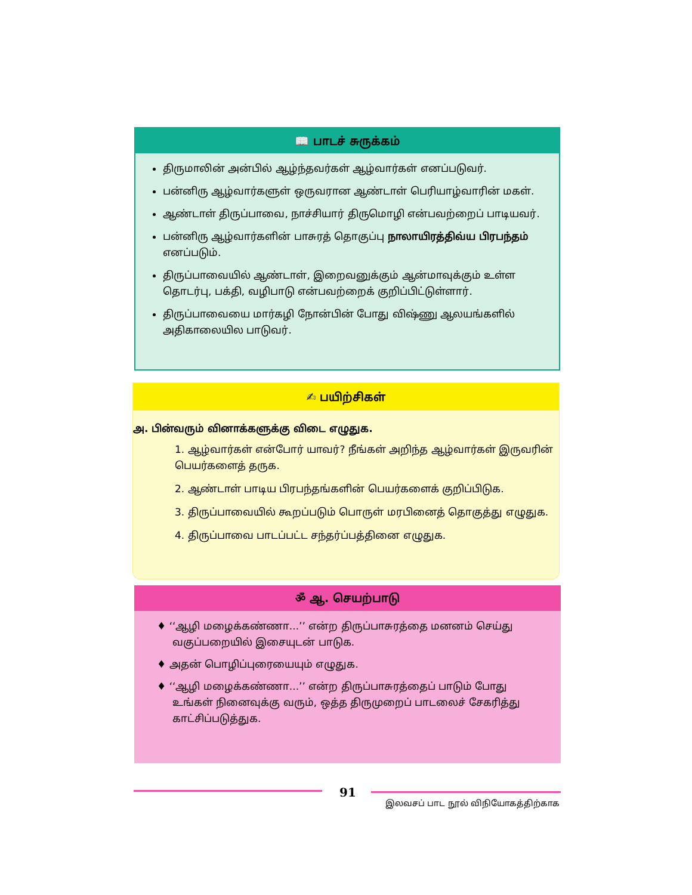📖 பாடச் சுருக்கம்
திருமாலின் அன்பில் ஆழ்ந்தவர்கள் ஆழ்வார்கள் எனப்படுவர்.
பன்னிரு ஆழ்வார்களுள் ஒருவரான ஆண்டாள் பெரியாழ்வாரின் மகள்.
ஆண்டாள் திருப்பாவை, நாச்சியார் திருமொழி என்பவற்றைப் பாடியவர்.
பன்னிரு ஆழ்வார்களின் பாசுரத் தொகுப்பு நாலாயிரத்திவ்ய பிரபந்தம் எனப்படும்.
திருப்பாவையில் ஆண்டாள், இறைவனுக்கும் ஆன்மாவுக்கும் உள்ள தொடர்பு, பக்தி, வழிபாடு என்பவற்றைக் குறிப்பிட்டுள்ளார்.
திருப்பாவையை மார்கழி நோன்பின் போது விஷ்ணு ஆலயங்களில் அதிகாலையில பாடுவர்.
✍ பயிற்சிகள்
அ. பின்வரும் வினாக்களுக்கு விடை எழுதுக.
1. ஆழ்வார்கள் என்போர் யாவர்? நீங்கள் அறிந்த ஆழ்வார்கள் இருவரின் பெயர்களைத் தருக.
2. ஆண்டாள் பாடிய பிரபந்தங்களின் பெயர்களைக் குறிப்பிடுக.
3. திருப்பாவையில் கூறப்படும் பொருள் மரபினைத் தொகுத்து எழுதுக.
4. திருப்பாவை பாடப்பட்ட சந்தர்ப்பத்தினை எழுதுக.
ॐ ஆ. செயற்பாடு
♦ ‘‘ஆழி மழைக்கண்ணா...’’ என்ற திருப்பாசுரத்தை மனனம் செய்து வகுப்பறையில் இசையுடன் பாடுக.
♦ அதன் பொழிப்புரையையும் எழுதுக.
♦ ‘‘ஆழி மழைக்கண்ணா...’’ என்ற திருப்பாசுரத்தைப் பாடும் போது உங்கள் நினைவுக்கு வரும், ஒத்த திருமுறைப் பாடலைச் சேகரித்து காட்சிப்படுத்துக.
91
இலவசப் பாட நூல் விநியோகத்திற்காக